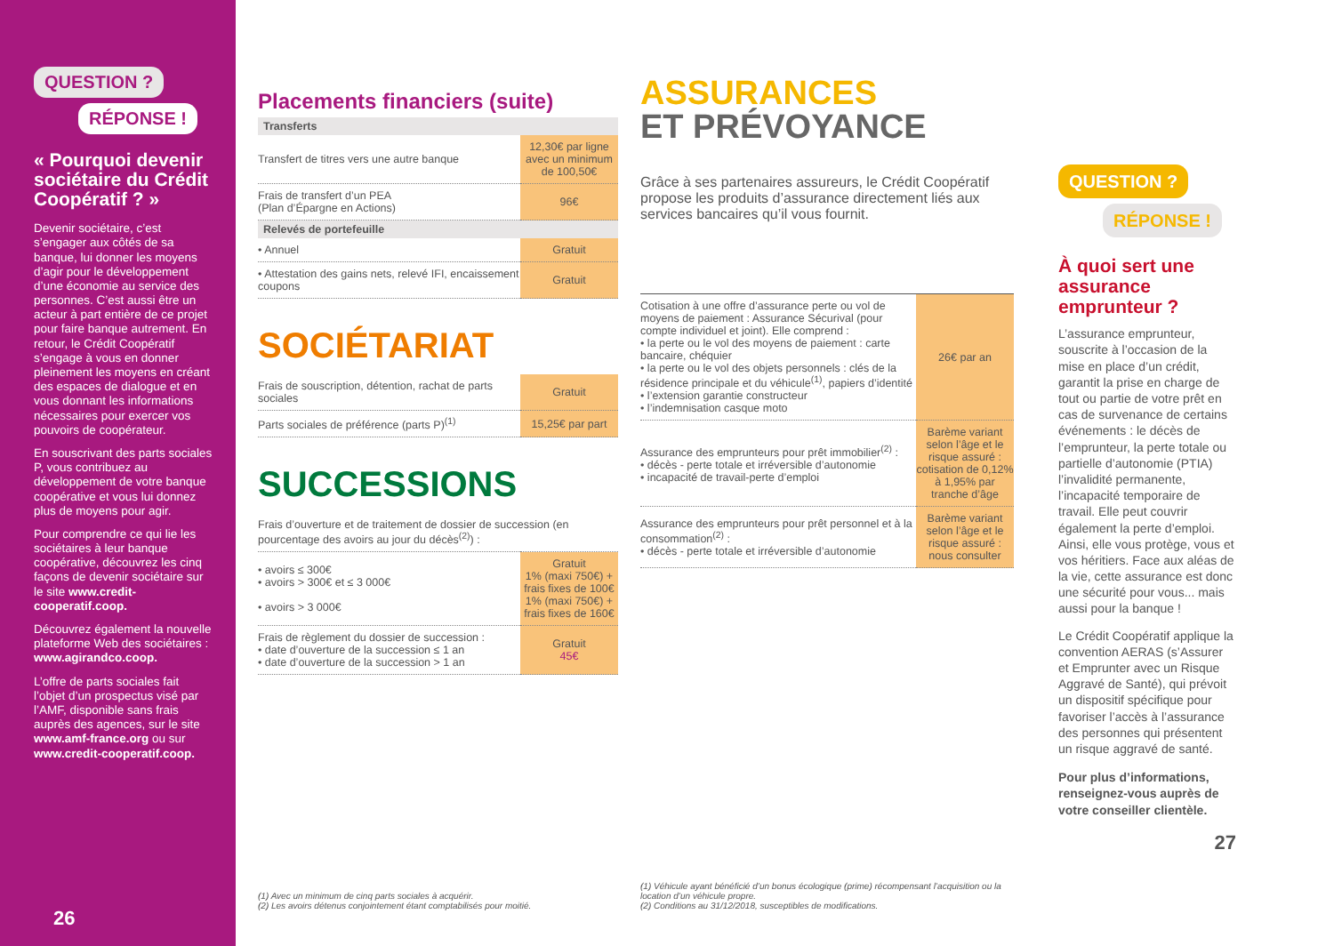QUESTION ?
RÉPONSE !
« Pourquoi devenir sociétaire du Crédit Coopératif ? »
Devenir sociétaire, c’est s’engager aux côtés de sa banque, lui donner les moyens d’agir pour le développement d’une économie au service des personnes. C’est aussi être un acteur à part entière de ce projet pour faire banque autrement. En retour, le Crédit Coopératif s’engage à vous en donner pleinement les moyens en créant des espaces de dialogue et en vous donnant les informations nécessaires pour exercer vos pouvoirs de coopérateur.
En souscrivant des parts sociales P, vous contribuez au développement de votre banque coopérative et vous lui donnez plus de moyens pour agir.
Pour comprendre ce qui lie les sociétaires à leur banque coopérative, découvrez les cinq façons de devenir sociétaire sur le site www.credit-cooperatif.coop.
Découvrez également la nouvelle plateforme Web des sociétaires : www.agirandco.coop.
L’offre de parts sociales fait l’objet d’un prospectus visé par l’AMF, disponible sans frais auprès des agences, sur le site www.amf-france.org ou sur www.credit-cooperatif.coop.
26
Placements financiers (suite)
| Transferts | |
| --- | --- |
| Transfert de titres vers une autre banque | 12,30€ par ligne avec un minimum de 100,50€ |
| Frais de transfert d’un PEA (Plan d’Épargne en Actions) | 96€ |
| Relevés de portefeuille | |
| • Annuel | Gratuit |
| • Attestation des gains nets, relevé IFI, encaissement coupons | Gratuit |
SOCIÉTARIAT
| Frais de souscription, détention, rachat de parts sociales | Gratuit |
| Parts sociales de préférence (parts P)<sup>(1)</sup> | 15,25€ par part |
SUCCESSIONS
| Frais d’ouverture et de traitement de dossier de succession (en pourcentage des avoirs au jour du décès<sup>(2)</sup>) : | |
| • avoirs ≤ 300€ • avoirs > 300€ et ≤ 3 000€ • avoirs > 3 000€ | Gratuit 1% (maxi 750€) + frais fixes de 100€ 1% (maxi 750€) + frais fixes de 160€ |
| Frais de règlement du dossier de succession : • date d’ouverture de la succession ≤ 1 an • date d’ouverture de la succession > 1 an | Gratuit 45€ |
(1) Avec un minimum de cinq parts sociales à acquérir.
(2) Les avoirs détenus conjointement étant comptabilisés pour moitié.
ASSURANCES
ET PRÉVOYANCE
Grâce à ses partenaires assureurs, le Crédit Coopératif propose les produits d’assurance directement liés aux services bancaires qu’il vous fournit.
| Cotisation à une offre d’assurance perte ou vol de moyens de paiement : Assurance Sécurival (pour compte individuel et joint). Elle comprend : • la perte ou le vol des moyens de paiement : carte bancaire, chéquier • la perte ou le vol des objets personnels : clés de la résidence principale et du véhicule<sup>(1)</sup>, papiers d’identité • l’extension garantie constructeur • l’indemnisation casque moto | 26€ par an |
| Assurance des emprunteurs pour prêt immobilier<sup>(2)</sup> : • décès - perte totale et irréversible d’autonomie • incapacité de travail-perte d’emploi | Barème variant selon l’âge et le risque assuré : cotisation de 0,12% à 1,95% par tranche d’âge |
| Assurance des emprunteurs pour prêt personnel et à la consommation<sup>(2)</sup> : • décès - perte totale et irréversible d’autonomie | Barème variant selon l’âge et le risque assuré : nous consulter |
(1) Véhicule ayant bénéficié d’un bonus écologique (prime) récompensant l’acquisition ou la location d’un véhicule propre.
(2) Conditions au 31/12/2018, susceptibles de modifications.
QUESTION ?
RÉPONSE !
À quoi sert une assurance emprunteur ?
L’assurance emprunteur, souscrite à l’occasion de la mise en place d’un crédit, garantit la prise en charge de tout ou partie de votre prêt en cas de survenance de certains événements : le décès de l’emprunteur, la perte totale ou partielle d’autonomie (PTIA) l’invalidité permanente, l’incapacité temporaire de travail. Elle peut couvrir également la perte d’emploi. Ainsi, elle vous protège, vous et vos héritiers. Face aux aléas de la vie, cette assurance est donc une sécurité pour vous... mais aussi pour la banque !
Le Crédit Coopératif applique la convention AERAS (s’Assurer et Emprunter avec un Risque Aggravé de Santé), qui prévoit un dispositif spécifique pour favoriser l’accès à l’assurance des personnes qui présentent un risque aggravé de santé.
Pour plus d’informations, renseignez-vous auprès de votre conseiller clientèle.
27